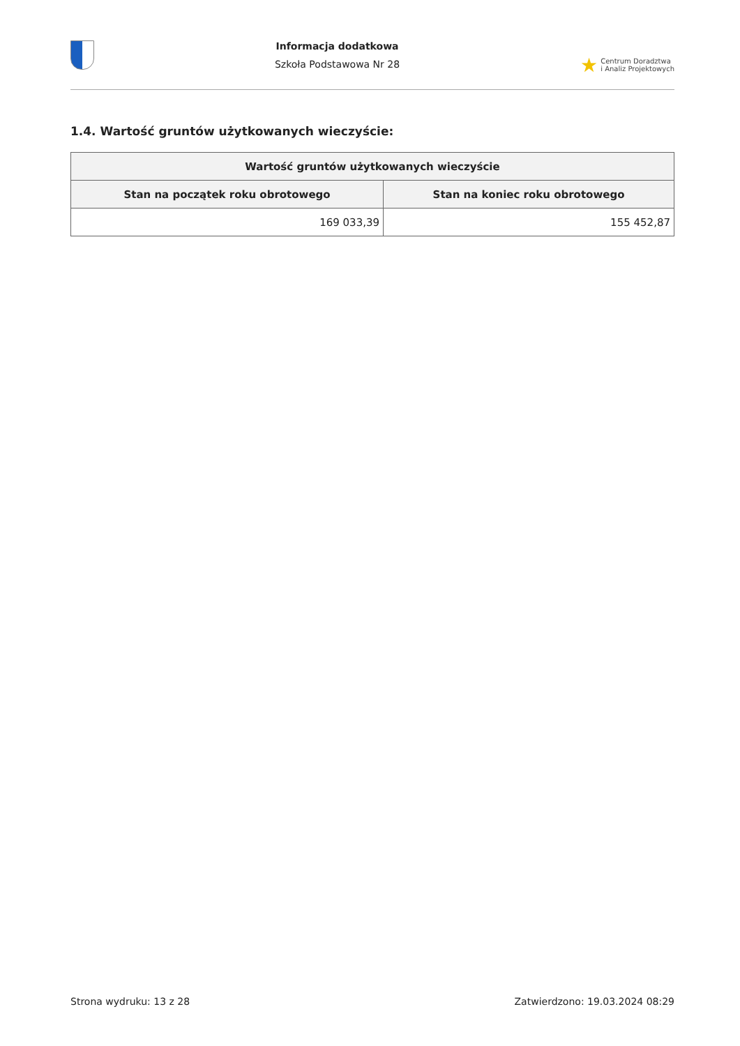Informacja dodatkowa
Szkoła Podstawowa Nr 28
★ Centrum Doradztwa
i Analiz Projektowych
1.4. Wartość gruntów użytkowanych wieczyście:
| Wartość gruntów użytkowanych wieczyście | |
| --- | --- |
| Stan na początek roku obrotowego | Stan na koniec roku obrotowego |
| 169 033,39 | 155 452,87 |
Strona wydruku: 13 z 28 Zatwierdzono: 19.03.2024 08:29